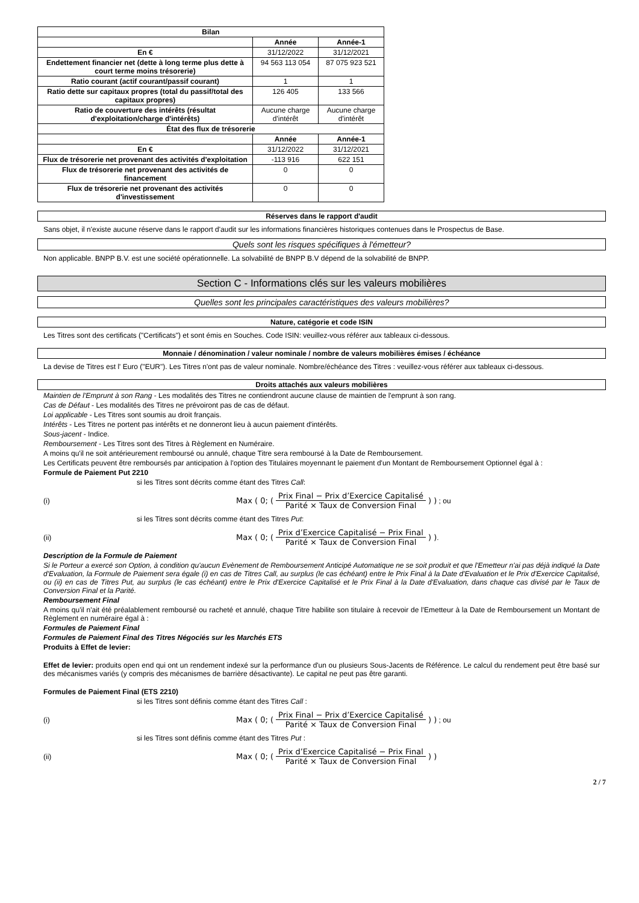| Bilan | | |
| --- | --- | --- |
| | Année | Année-1 |
| En € | 31/12/2022 | 31/12/2021 |
| Endettement financier net (dette à long terme plus dette à court terme moins trésorerie) | 94 563 113 054 | 87 075 923 521 |
| Ratio courant (actif courant/passif courant) | 1 | 1 |
| Ratio dette sur capitaux propres (total du passif/total des capitaux propres) | 126 405 | 133 566 |
| Ratio de couverture des intérêts (résultat d'exploitation/charge d'intérêts) | Aucune charge d'intérêt | Aucune charge d'intérêt |
| État des flux de trésorerie | | |
| | Année | Année-1 |
| En € | 31/12/2022 | 31/12/2021 |
| Flux de trésorerie net provenant des activités d'exploitation | -113 916 | 622 151 |
| Flux de trésorerie net provenant des activités de financement | 0 | 0 |
| Flux de trésorerie net provenant des activités d'investissement | 0 | 0 |
Réserves dans le rapport d'audit
Sans objet, il n'existe aucune réserve dans le rapport d'audit sur les informations financières historiques contenues dans le Prospectus de Base.
Quels sont les risques spécifiques à l'émetteur?
Non applicable. BNPP B.V. est une société opérationnelle. La solvabilité de BNPP B.V dépend de la solvabilité de BNPP.
Section C - Informations clés sur les valeurs mobilières
Quelles sont les principales caractéristiques des valeurs mobilières?
Nature, catégorie et code ISIN
Les Titres sont des certificats ("Certificats") et sont émis en Souches. Code ISIN: veuillez-vous référer aux tableaux ci-dessous.
Monnaie / dénomination / valeur nominale / nombre de valeurs mobilières émises / échéance
La devise de Titres est l' Euro ("EUR"). Les Titres n'ont pas de valeur nominale. Nombre/échéance des Titres : veuillez-vous référer aux tableaux ci-dessous.
Droits attachés aux valeurs mobilières
Maintien de l'Emprunt à son Rang - Les modalités des Titres ne contiendront aucune clause de maintien de l'emprunt à son rang.
Cas de Défaut - Les modalités des Titres ne prévoiront pas de cas de défaut.
Loi applicable - Les Titres sont soumis au droit français.
Intérêts - Les Titres ne portent pas intérêts et ne donneront lieu à aucun paiement d'intérêts.
Sous-jacent - Indice.
Remboursement - Les Titres sont des Titres à Règlement en Numéraire.
A moins qu'il ne soit antérieurement remboursé ou annulé, chaque Titre sera remboursé à la Date de Remboursement.
Les Certificats peuvent être remboursés par anticipation à l'option des Titulaires moyennant le paiement d'un Montant de Remboursement Optionnel égal à :
Formule de Paiement Put 2210
si les Titres sont décrits comme étant des Titres Call:
(i) Max ( 0; ( Prix Final − Prix d’Exercice Capitalisé Parité × Taux de Conversion Final ) ) ; ou
si les Titres sont décrits comme étant des Titres Put:
(ii) Max ( 0; ( Prix d’Exercice Capitalisé − Prix Final Parité × Taux de Conversion Final ) ).
Description de la Formule de Paiement
Si le Porteur a exercé son Option, à condition qu'aucun Evènement de Remboursement Anticipé Automatique ne se soit produit et que l'Emetteur n'ai pas déjà indiqué la Date d'Evaluation, la Formule de Paiement sera égale (i) en cas de Titres Call, au surplus (le cas échéant) entre le Prix Final à la Date d'Evaluation et le Prix d'Exercice Capitalisé, ou (ii) en cas de Titres Put, au surplus (le cas échéant) entre le Prix d'Exercice Capitalisé et le Prix Final à la Date d'Evaluation, dans chaque cas divisé par le Taux de Conversion Final et la Parité.
Remboursement Final
A moins qu'il n'ait été préalablement remboursé ou racheté et annulé, chaque Titre habilite son titulaire à recevoir de l'Emetteur à la Date de Remboursement un Montant de Règlement en numéraire égal à :
Formules de Paiement Final
Formules de Paiement Final des Titres Négociés sur les Marchés ETS
Produits à Effet de levier:
Effet de levier: produits open end qui ont un rendement indexé sur la performance d'un ou plusieurs Sous-Jacents de Référence. Le calcul du rendement peut être basé sur des mécanismes variés (y compris des mécanismes de barrière désactivante). Le capital ne peut pas être garanti.
Formules de Paiement Final (ETS 2210)
si les Titres sont définis comme étant des Titres Call :
(i) Max ( 0; ( Prix Final − Prix d’Exercice Capitalisé Parité × Taux de Conversion Final ) ) ; ou
si les Titres sont définis comme étant des Titres Put :
(ii) Max ( 0; ( Prix d’Exercice Capitalisé − Prix Final Parité × Taux de Conversion Final ) )
2 / 7